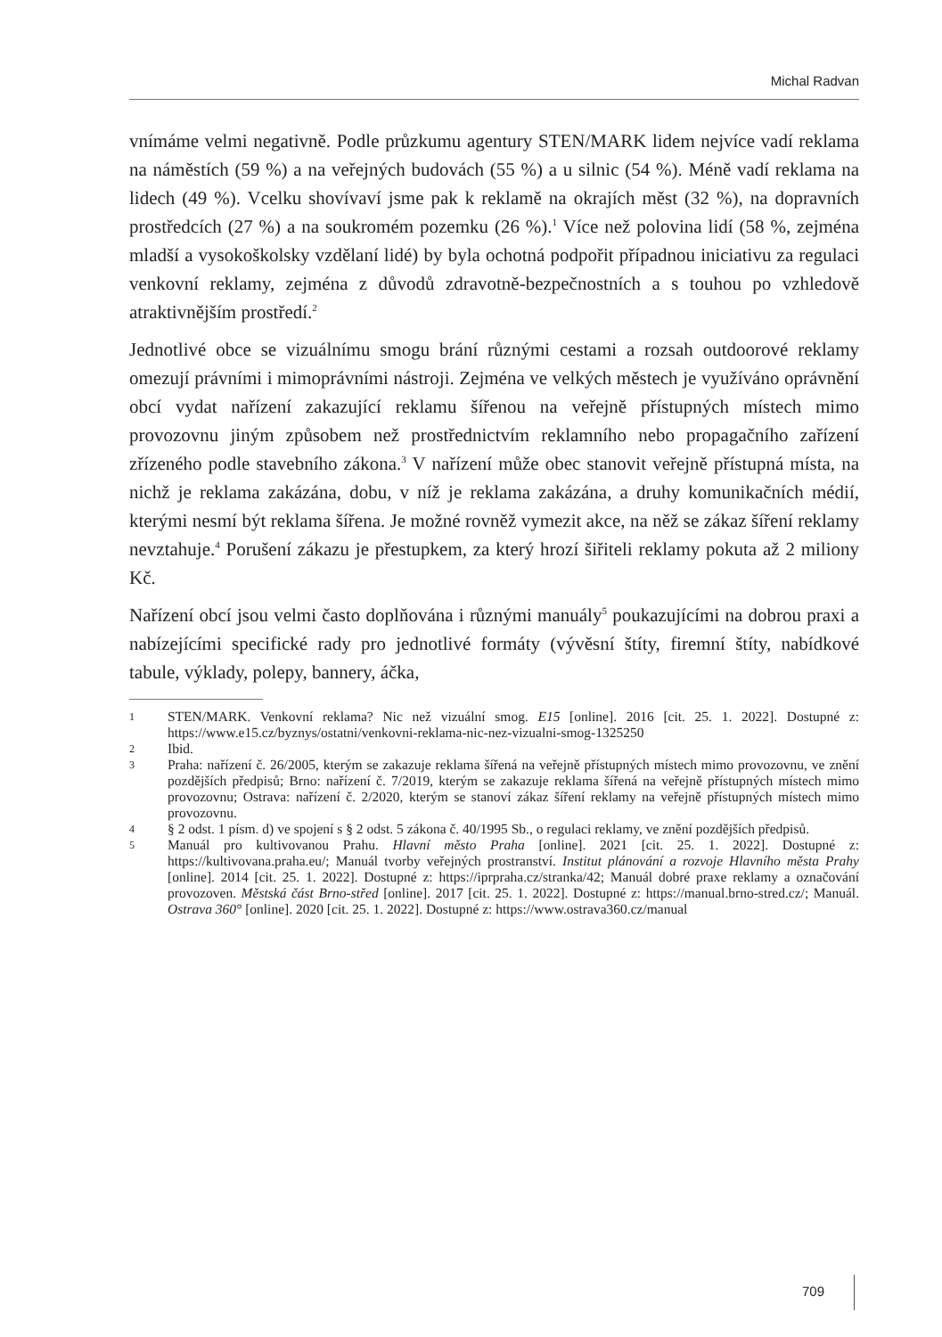Michal Radvan
vnímáme velmi negativně. Podle průzkumu agentury STEN/MARK lidem nejvíce vadí reklama na náměstích (59 %) a na veřejných budovách (55 %) a u silnic (54 %). Méně vadí reklama na lidech (49 %). Vcelku shovívaví jsme pak k reklamě na okrajích měst (32 %), na dopravních prostředcích (27 %) a na soukromém pozemku (26 %).<sup>1</sup> Více než polovina lidí (58 %, zejména mladší a vysokoškolsky vzdělaní lidé) by byla ochotná podpořit případnou iniciativu za regulaci venkovní reklamy, zejména z důvodů zdravotně-bezpečnostních a s touhou po vzhledově atraktivnějším prostředí.<sup>2</sup>
Jednotlivé obce se vizuálnímu smogu brání různými cestami a rozsah outdoorové reklamy omezují právními i mimoprávními nástroji. Zejména ve velkých městech je využíváno oprávnění obcí vydat nařízení zakazující reklamu šířenou na veřejně přístupných místech mimo provozovnu jiným způsobem než prostřednictvím reklamního nebo propagačního zařízení zřízeného podle stavebního zákona.<sup>3</sup> V nařízení může obec stanovit veřejně přístupná místa, na nichž je reklama zakázána, dobu, v níž je reklama zakázána, a druhy komunikačních médií, kterými nesmí být reklama šířena. Je možné rovněž vymezit akce, na něž se zákaz šíření reklamy nevztahuje.<sup>4</sup> Porušení zákazu je přestupkem, za který hrozí šiřiteli reklamy pokuta až 2 miliony Kč.
Nařízení obcí jsou velmi často doplňována i různými manuály<sup>5</sup> poukazujícími na dobrou praxi a nabízejícími specifické rady pro jednotlivé formáty (vývěsní štíty, firemní štíty, nabídkové tabule, výklady, polepy, bannery, áčka,
1 STEN/MARK. Venkovní reklama? Nic než vizuální smog. E15 [online]. 2016 [cit. 25. 1. 2022]. Dostupné z: https://www.e15.cz/byznys/ostatni/venkovni-reklama-nic-nez-vizualni-smog-1325250
2 Ibid.
3 Praha: nařízení č. 26/2005, kterým se zakazuje reklama šířená na veřejně přístupných místech mimo provozovnu, ve znění pozdějších předpisů; Brno: nařízení č. 7/2019, kterým se zakazuje reklama šířená na veřejně přístupných místech mimo provozovnu; Ostrava: nařízení č. 2/2020, kterým se stanoví zákaz šíření reklamy na veřejně přístupných místech mimo provozovnu.
4 § 2 odst. 1 písm. d) ve spojení s § 2 odst. 5 zákona č. 40/1995 Sb., o regulaci reklamy, ve znění pozdějších předpisů.
5 Manuál pro kultivovanou Prahu. Hlavní město Praha [online]. 2021 [cit. 25. 1. 2022]. Dostupné z: https://kultivovana.praha.eu/; Manuál tvorby veřejných prostranství. Institut plánování a rozvoje Hlavního města Prahy [online]. 2014 [cit. 25. 1. 2022]. Dostupné z: https://iprpraha.cz/stranka/42; Manuál dobré praxe reklamy a označování provozoven. Městská část Brno-střed [online]. 2017 [cit. 25. 1. 2022]. Dostupné z: https://manual.brno-stred.cz/; Manuál. Ostrava 360° [online]. 2020 [cit. 25. 1. 2022]. Dostupné z: https://www.ostrava360.cz/manual
709